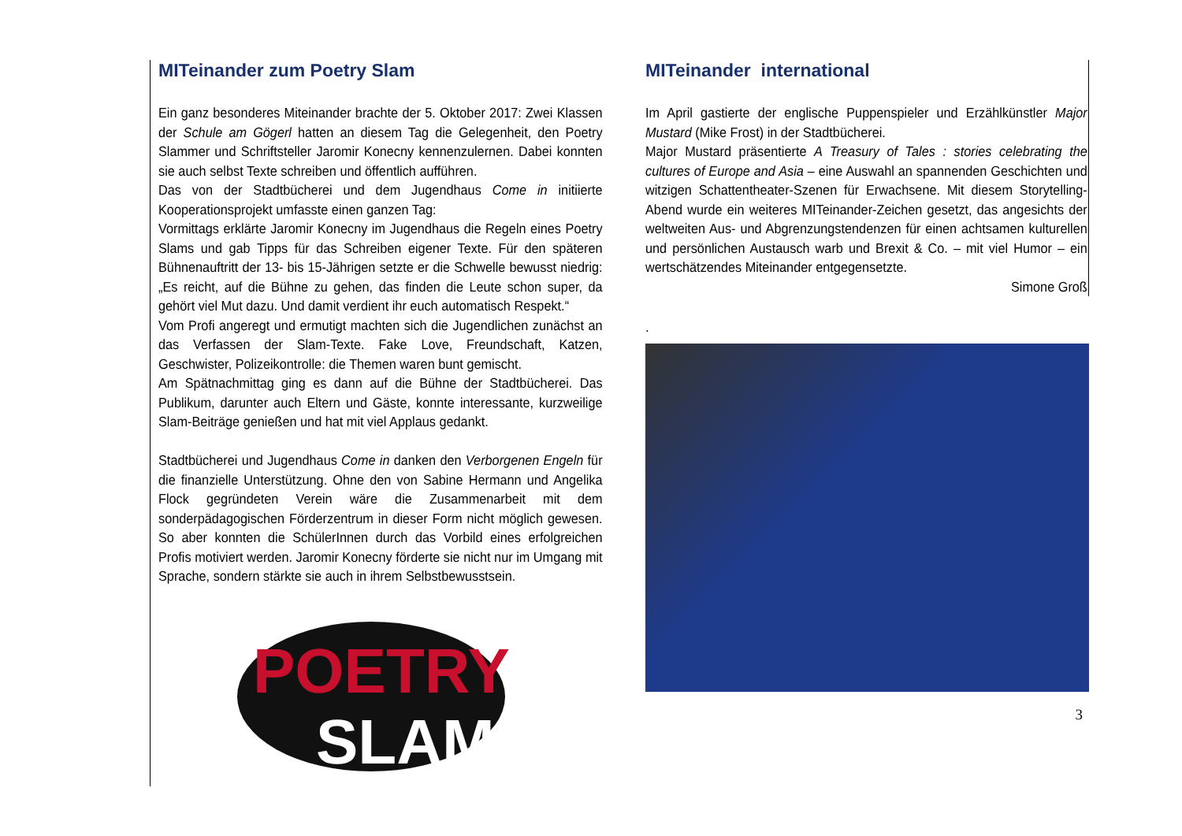MITeinander zum Poetry Slam
Ein ganz besonderes Miteinander brachte der 5. Oktober 2017: Zwei Klassen der Schule am Gögerl hatten an diesem Tag die Gelegenheit, den Poetry Slammer und Schriftsteller Jaromir Konecny kennenzulernen. Dabei konnten sie auch selbst Texte schreiben und öffentlich aufführen.
Das von der Stadtbücherei und dem Jugendhaus Come in initiierte Kooperationsprojekt umfasste einen ganzen Tag:
Vormittags erklärte Jaromir Konecny im Jugendhaus die Regeln eines Poetry Slams und gab Tipps für das Schreiben eigener Texte. Für den späteren Bühnenauftritt der 13- bis 15-Jährigen setzte er die Schwelle bewusst niedrig: „Es reicht, auf die Bühne zu gehen, das finden die Leute schon super, da gehört viel Mut dazu. Und damit verdient ihr euch automatisch Respekt.“
Vom Profi angeregt und ermutigt machten sich die Jugendlichen zunächst an das Verfassen der Slam-Texte. Fake Love, Freundschaft, Katzen, Geschwister, Polizeikontrolle: die Themen waren bunt gemischt.
Am Spätnachmittag ging es dann auf die Bühne der Stadtbücherei. Das Publikum, darunter auch Eltern und Gäste, konnte interessante, kurzweilige Slam-Beiträge genießen und hat mit viel Applaus gedankt.
Stadtbücherei und Jugendhaus Come in danken den Verborgenen Engeln für die finanzielle Unterstützung. Ohne den von Sabine Hermann und Angelika Flock gegründeten Verein wäre die Zusammenarbeit mit dem sonderpädagogischen Förderzentrum in dieser Form nicht möglich gewesen. So aber konnten die SchülerInnen durch das Vorbild eines erfolgreichen Profis motiviert werden. Jaromir Konecny förderte sie nicht nur im Umgang mit Sprache, sondern stärkte sie auch in ihrem Selbstbewusstsein.
POETRY
SLAM
MITeinander international
Im April gastierte der englische Puppenspieler und Erzählkünstler Major Mustard (Mike Frost) in der Stadtbücherei.
Major Mustard präsentierte A Treasury of Tales : stories celebrating the cultures of Europe and Asia – eine Auswahl an spannenden Geschichten und witzigen Schattentheater-Szenen für Erwachsene. Mit diesem Storytelling-Abend wurde ein weiteres MITeinander-Zeichen gesetzt, das angesichts der weltweiten Aus- und Abgrenzungstendenzen für einen achtsamen kulturellen und persönlichen Austausch warb und Brexit & Co. – mit viel Humor – ein wertschätzendes Miteinander entgegensetzte.
Simone Groß
.
3